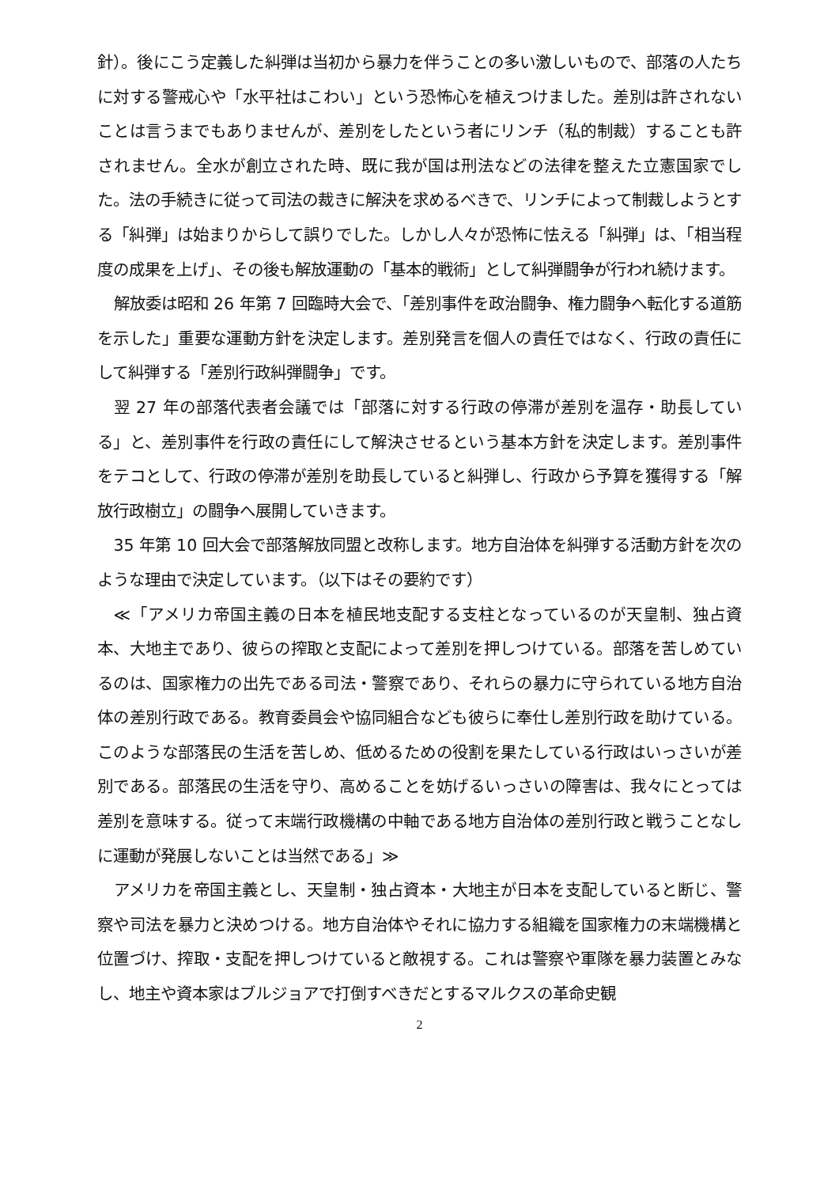針）。後にこう定義した糾弾は当初から暴力を伴うことの多い激しいもので、部落の人たちに対する警戒心や「水平社はこわい」という恐怖心を植えつけました。差別は許されないことは言うまでもありませんが、差別をしたという者にリンチ（私的制裁）することも許されません。全水が創立された時、既に我が国は刑法などの法律を整えた立憲国家でした。法の手続きに従って司法の裁きに解決を求めるべきで、リンチによって制裁しようとする「糾弾」は始まりからして誤りでした。しかし人々が恐怖に怯える「糾弾」は、「相当程度の成果を上げ」、その後も解放運動の「基本的戦術」として糾弾闘争が行われ続けます。
解放委は昭和 26 年第 7 回臨時大会で、「差別事件を政治闘争、権力闘争へ転化する道筋を示した」重要な運動方針を決定します。差別発言を個人の責任ではなく、行政の責任にして糾弾する「差別行政糾弾闘争」です。
翌 27 年の部落代表者会議では「部落に対する行政の停滞が差別を温存・助長している」と、差別事件を行政の責任にして解決させるという基本方針を決定します。差別事件をテコとして、行政の停滞が差別を助長していると糾弾し、行政から予算を獲得する「解放行政樹立」の闘争へ展開していきます。
35 年第 10 回大会で部落解放同盟と改称します。地方自治体を糾弾する活動方針を次のような理由で決定しています。（以下はその要約です）
≪「アメリカ帝国主義の日本を植民地支配する支柱となっているのが天皇制、独占資本、大地主であり、彼らの搾取と支配によって差別を押しつけている。部落を苦しめているのは、国家権力の出先である司法・警察であり、それらの暴力に守られている地方自治体の差別行政である。教育委員会や協同組合なども彼らに奉仕し差別行政を助けている。このような部落民の生活を苦しめ、低めるための役割を果たしている行政はいっさいが差別である。部落民の生活を守り、高めることを妨げるいっさいの障害は、我々にとっては差別を意味する。従って末端行政機構の中軸である地方自治体の差別行政と戦うことなしに運動が発展しないことは当然である」≫
アメリカを帝国主義とし、天皇制・独占資本・大地主が日本を支配していると断じ、警察や司法を暴力と決めつける。地方自治体やそれに協力する組織を国家権力の末端機構と位置づけ、搾取・支配を押しつけていると敵視する。これは警察や軍隊を暴力装置とみなし、地主や資本家はブルジョアで打倒すべきだとするマルクスの革命史観
2